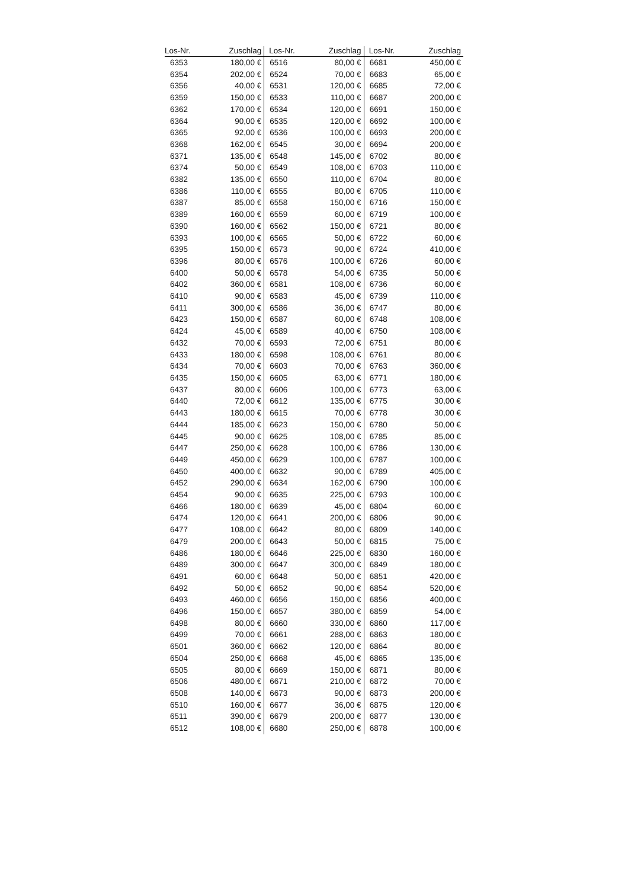| Los-Nr. | Zuschlag | Los-Nr. | Zuschlag | Los-Nr. | Zuschlag |
| --- | --- | --- | --- | --- | --- |
| 6353 | 180,00 € | 6516 | 80,00 € | 6681 | 450,00 € |
| 6354 | 202,00 € | 6524 | 70,00 € | 6683 | 65,00 € |
| 6356 | 40,00 € | 6531 | 120,00 € | 6685 | 72,00 € |
| 6359 | 150,00 € | 6533 | 110,00 € | 6687 | 200,00 € |
| 6362 | 170,00 € | 6534 | 120,00 € | 6691 | 150,00 € |
| 6364 | 90,00 € | 6535 | 120,00 € | 6692 | 100,00 € |
| 6365 | 92,00 € | 6536 | 100,00 € | 6693 | 200,00 € |
| 6368 | 162,00 € | 6545 | 30,00 € | 6694 | 200,00 € |
| 6371 | 135,00 € | 6548 | 145,00 € | 6702 | 80,00 € |
| 6374 | 50,00 € | 6549 | 108,00 € | 6703 | 110,00 € |
| 6382 | 135,00 € | 6550 | 110,00 € | 6704 | 80,00 € |
| 6386 | 110,00 € | 6555 | 80,00 € | 6705 | 110,00 € |
| 6387 | 85,00 € | 6558 | 150,00 € | 6716 | 150,00 € |
| 6389 | 160,00 € | 6559 | 60,00 € | 6719 | 100,00 € |
| 6390 | 160,00 € | 6562 | 150,00 € | 6721 | 80,00 € |
| 6393 | 100,00 € | 6565 | 50,00 € | 6722 | 60,00 € |
| 6395 | 150,00 € | 6573 | 90,00 € | 6724 | 410,00 € |
| 6396 | 80,00 € | 6576 | 100,00 € | 6726 | 60,00 € |
| 6400 | 50,00 € | 6578 | 54,00 € | 6735 | 50,00 € |
| 6402 | 360,00 € | 6581 | 108,00 € | 6736 | 60,00 € |
| 6410 | 90,00 € | 6583 | 45,00 € | 6739 | 110,00 € |
| 6411 | 300,00 € | 6586 | 36,00 € | 6747 | 80,00 € |
| 6423 | 150,00 € | 6587 | 60,00 € | 6748 | 108,00 € |
| 6424 | 45,00 € | 6589 | 40,00 € | 6750 | 108,00 € |
| 6432 | 70,00 € | 6593 | 72,00 € | 6751 | 80,00 € |
| 6433 | 180,00 € | 6598 | 108,00 € | 6761 | 80,00 € |
| 6434 | 70,00 € | 6603 | 70,00 € | 6763 | 360,00 € |
| 6435 | 150,00 € | 6605 | 63,00 € | 6771 | 180,00 € |
| 6437 | 80,00 € | 6606 | 100,00 € | 6773 | 63,00 € |
| 6440 | 72,00 € | 6612 | 135,00 € | 6775 | 30,00 € |
| 6443 | 180,00 € | 6615 | 70,00 € | 6778 | 30,00 € |
| 6444 | 185,00 € | 6623 | 150,00 € | 6780 | 50,00 € |
| 6445 | 90,00 € | 6625 | 108,00 € | 6785 | 85,00 € |
| 6447 | 250,00 € | 6628 | 100,00 € | 6786 | 130,00 € |
| 6449 | 450,00 € | 6629 | 100,00 € | 6787 | 100,00 € |
| 6450 | 400,00 € | 6632 | 90,00 € | 6789 | 405,00 € |
| 6452 | 290,00 € | 6634 | 162,00 € | 6790 | 100,00 € |
| 6454 | 90,00 € | 6635 | 225,00 € | 6793 | 100,00 € |
| 6466 | 180,00 € | 6639 | 45,00 € | 6804 | 60,00 € |
| 6474 | 120,00 € | 6641 | 200,00 € | 6806 | 90,00 € |
| 6477 | 108,00 € | 6642 | 80,00 € | 6809 | 140,00 € |
| 6479 | 200,00 € | 6643 | 50,00 € | 6815 | 75,00 € |
| 6486 | 180,00 € | 6646 | 225,00 € | 6830 | 160,00 € |
| 6489 | 300,00 € | 6647 | 300,00 € | 6849 | 180,00 € |
| 6491 | 60,00 € | 6648 | 50,00 € | 6851 | 420,00 € |
| 6492 | 50,00 € | 6652 | 90,00 € | 6854 | 520,00 € |
| 6493 | 460,00 € | 6656 | 150,00 € | 6856 | 400,00 € |
| 6496 | 150,00 € | 6657 | 380,00 € | 6859 | 54,00 € |
| 6498 | 80,00 € | 6660 | 330,00 € | 6860 | 117,00 € |
| 6499 | 70,00 € | 6661 | 288,00 € | 6863 | 180,00 € |
| 6501 | 360,00 € | 6662 | 120,00 € | 6864 | 80,00 € |
| 6504 | 250,00 € | 6668 | 45,00 € | 6865 | 135,00 € |
| 6505 | 80,00 € | 6669 | 150,00 € | 6871 | 80,00 € |
| 6506 | 480,00 € | 6671 | 210,00 € | 6872 | 70,00 € |
| 6508 | 140,00 € | 6673 | 90,00 € | 6873 | 200,00 € |
| 6510 | 160,00 € | 6677 | 36,00 € | 6875 | 120,00 € |
| 6511 | 390,00 € | 6679 | 200,00 € | 6877 | 130,00 € |
| 6512 | 108,00 € | 6680 | 250,00 € | 6878 | 100,00 € |